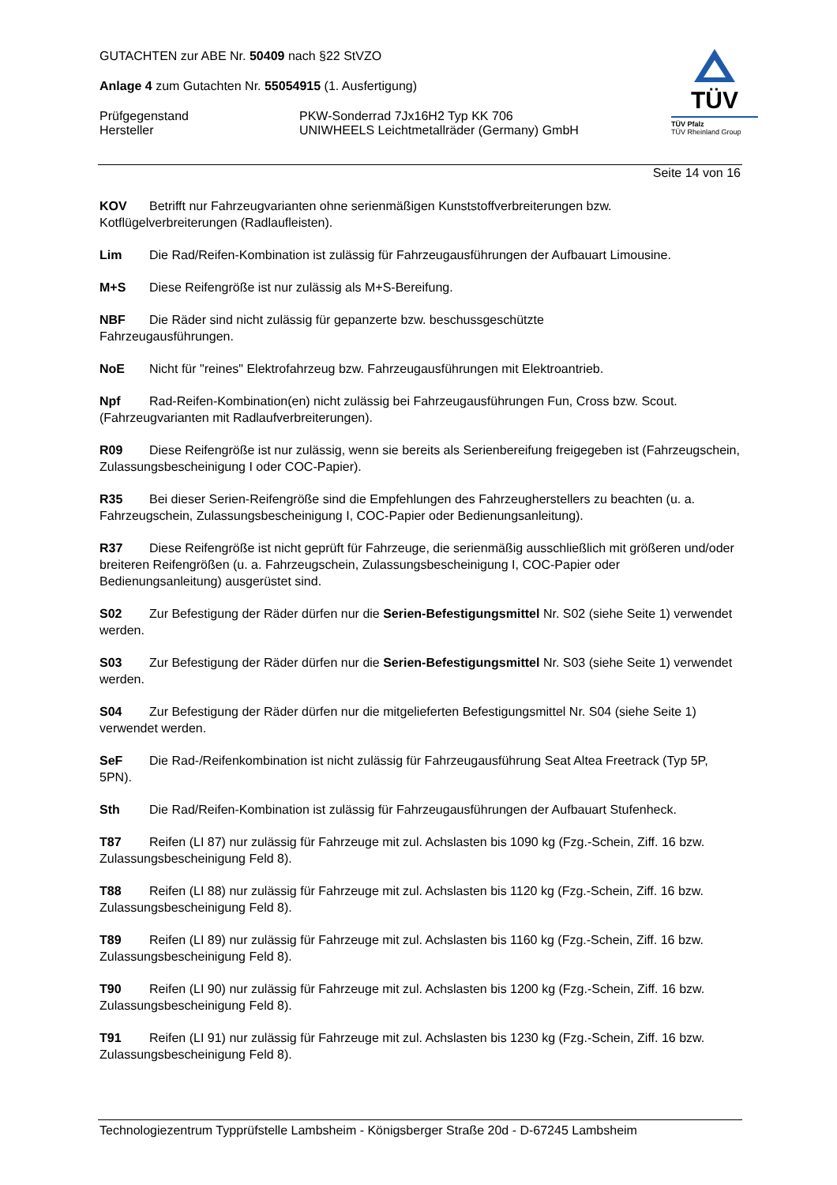GUTACHTEN zur ABE Nr. 50409 nach §22 StVZO
Anlage 4 zum Gutachten Nr. 55054915 (1. Ausfertigung)
Prüfgegenstand PKW-Sonderrad 7Jx16H2 Typ KK 706
Hersteller UNIWHEELS Leichtmetallräder (Germany) GmbH
TÜV
TÜV Pfalz
TÜV Rheinland Group
Seite 14 von 16
KOV Betrifft nur Fahrzeugvarianten ohne serienmäßigen Kunststoffverbreiterungen bzw. Kotflügelverbreiterungen (Radlaufleisten).
Lim Die Rad/Reifen-Kombination ist zulässig für Fahrzeugausführungen der Aufbauart Limousine.
M+S Diese Reifengröße ist nur zulässig als M+S-Bereifung.
NBF Die Räder sind nicht zulässig für gepanzerte bzw. beschussgeschützte
Fahrzeugausführungen.
NoE Nicht für "reines" Elektrofahrzeug bzw. Fahrzeugausführungen mit Elektroantrieb.
Npf Rad-Reifen-Kombination(en) nicht zulässig bei Fahrzeugausführungen Fun, Cross bzw. Scout. (Fahrzeugvarianten mit Radlaufverbreiterungen).
R09 Diese Reifengröße ist nur zulässig, wenn sie bereits als Serienbereifung freigegeben ist (Fahrzeugschein, Zulassungsbescheinigung I oder COC-Papier).
R35 Bei dieser Serien-Reifengröße sind die Empfehlungen des Fahrzeugherstellers zu beachten (u. a. Fahrzeugschein, Zulassungsbescheinigung I, COC-Papier oder Bedienungsanleitung).
R37 Diese Reifengröße ist nicht geprüft für Fahrzeuge, die serienmäßig ausschließlich mit größeren und/oder breiteren Reifengrößen (u. a. Fahrzeugschein, Zulassungsbescheinigung I, COC-Papier oder Bedienungsanleitung) ausgerüstet sind.
S02 Zur Befestigung der Räder dürfen nur die Serien-Befestigungsmittel Nr. S02 (siehe Seite 1) verwendet werden.
S03 Zur Befestigung der Räder dürfen nur die Serien-Befestigungsmittel Nr. S03 (siehe Seite 1) verwendet werden.
S04 Zur Befestigung der Räder dürfen nur die mitgelieferten Befestigungsmittel Nr. S04 (siehe Seite 1) verwendet werden.
SeF Die Rad-/Reifenkombination ist nicht zulässig für Fahrzeugausführung Seat Altea Freetrack (Typ 5P, 5PN).
Sth Die Rad/Reifen-Kombination ist zulässig für Fahrzeugausführungen der Aufbauart Stufenheck.
T87 Reifen (LI 87) nur zulässig für Fahrzeuge mit zul. Achslasten bis 1090 kg (Fzg.-Schein, Ziff. 16 bzw. Zulassungsbescheinigung Feld 8).
T88 Reifen (LI 88) nur zulässig für Fahrzeuge mit zul. Achslasten bis 1120 kg (Fzg.-Schein, Ziff. 16 bzw. Zulassungsbescheinigung Feld 8).
T89 Reifen (LI 89) nur zulässig für Fahrzeuge mit zul. Achslasten bis 1160 kg (Fzg.-Schein, Ziff. 16 bzw. Zulassungsbescheinigung Feld 8).
T90 Reifen (LI 90) nur zulässig für Fahrzeuge mit zul. Achslasten bis 1200 kg (Fzg.-Schein, Ziff. 16 bzw. Zulassungsbescheinigung Feld 8).
T91 Reifen (LI 91) nur zulässig für Fahrzeuge mit zul. Achslasten bis 1230 kg (Fzg.-Schein, Ziff. 16 bzw. Zulassungsbescheinigung Feld 8).
Technologiezentrum Typprüfstelle Lambsheim - Königsberger Straße 20d - D-67245 Lambsheim